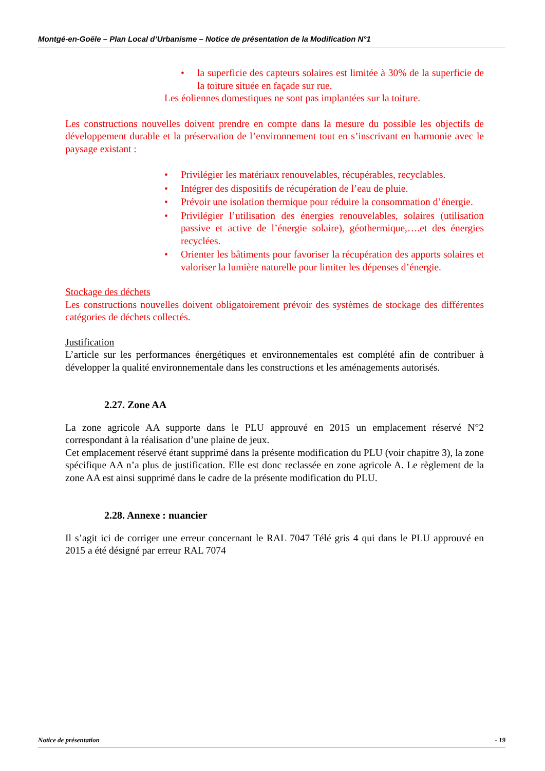Montgé-en-Goële – Plan Local d’Urbanisme – Notice de présentation de la Modification N°1
• la superficie des capteurs solaires est limitée à 30% de la superficie de la toiture située en façade sur rue.
Les éoliennes domestiques ne sont pas implantées sur la toiture.
Les constructions nouvelles doivent prendre en compte dans la mesure du possible les objectifs de développement durable et la préservation de l’environnement tout en s’inscrivant en harmonie avec le paysage existant :
• Privilégier les matériaux renouvelables, récupérables, recyclables.
• Intégrer des dispositifs de récupération de l’eau de pluie.
• Prévoir une isolation thermique pour réduire la consommation d’énergie.
• Privilégier l’utilisation des énergies renouvelables, solaires (utilisation passive et active de l’énergie solaire), géothermique,….et des énergies recyclées.
• Orienter les bâtiments pour favoriser la récupération des apports solaires et valoriser la lumière naturelle pour limiter les dépenses d’énergie.
Stockage des déchets
Les constructions nouvelles doivent obligatoirement prévoir des systèmes de stockage des différentes catégories de déchets collectés.
Justification
L’article sur les performances énergétiques et environnementales est complété afin de contribuer à développer la qualité environnementale dans les constructions et les aménagements autorisés.
2.27. Zone AA
La zone agricole AA supporte dans le PLU approuvé en 2015 un emplacement réservé N°2 correspondant à la réalisation d’une plaine de jeux.
Cet emplacement réservé étant supprimé dans la présente modification du PLU (voir chapitre 3), la zone spécifique AA n’a plus de justification. Elle est donc reclassée en zone agricole A. Le règlement de la zone AA est ainsi supprimé dans le cadre de la présente modification du PLU.
2.28. Annexe : nuancier
Il s’agit ici de corriger une erreur concernant le RAL 7047 Télé gris 4 qui dans le PLU approuvé en 2015 a été désigné par erreur RAL 7074
Notice de présentation - 19